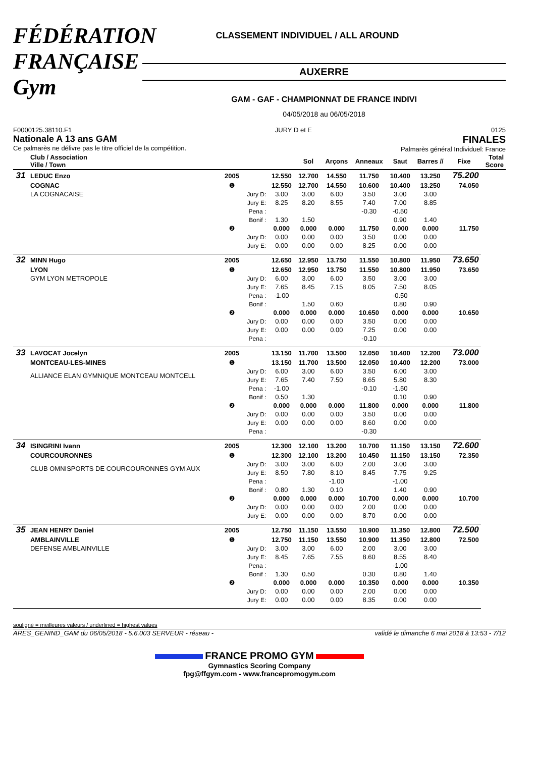FÉDÉRATION FRANÇAISE Gym
CLASSEMENT INDIVIDUEL / ALL AROUND
AUXERRE
GAM - GAF - CHAMPIONNAT DE FRANCE INDIVI
04/05/2018 au 06/05/2018
F0000125.38110.F1
Nationale A 13 ans GAM
Ce palmarès ne délivre pas le titre officiel de la compétition.
JURY D et E 0125
FINALES
Palmarès général Individuel: France
| | Club / Association Ville / Town | | | | Sol | Arçons | Anneaux | Saut | Barres // | Fixe | Total Score |
| --- | --- | --- | --- | --- | --- | --- | --- | --- | --- | --- | --- |
| 31 | LEDUC Enzo | 2005 | | 12.550 | 12.700 | 14.550 | 11.750 | 10.400 | 13.250 | 75.200 | |
| | COGNAC | ❶ | | 12.550 | 12.700 | 14.550 | 10.600 | 10.400 | 13.250 | 74.050 | |
| | LA COGNACAISE | | Jury D: | 3.00 | 3.00 | 6.00 | 3.50 | 3.00 | 3.00 | | |
| | | | Jury E: | 8.25 | 8.20 | 8.55 | 7.40 | 7.00 | 8.85 | | |
| | | | Pena : | | | | -0.30 | -0.50 | | | |
| | | | Bonif : | 1.30 | 1.50 | | | 0.90 | 1.40 | | |
| | | ❷ | | 0.000 | 0.000 | 0.000 | 11.750 | 0.000 | 0.000 | 11.750 | |
| | | | Jury D: | 0.00 | 0.00 | 0.00 | 3.50 | 0.00 | 0.00 | | |
| | | | Jury E: | 0.00 | 0.00 | 0.00 | 8.25 | 0.00 | 0.00 | | |
| 32 | MINN Hugo | 2005 | | 12.650 | 12.950 | 13.750 | 11.550 | 10.800 | 11.950 | 73.650 | |
| | LYON | ❶ | | 12.650 | 12.950 | 13.750 | 11.550 | 10.800 | 11.950 | 73.650 | |
| | GYM LYON METROPOLE | | Jury D: | 6.00 | 3.00 | 6.00 | 3.50 | 3.00 | 3.00 | | |
| | | | Jury E: | 7.65 | 8.45 | 7.15 | 8.05 | 7.50 | 8.05 | | |
| | | | Pena : | -1.00 | | | | -0.50 | | | |
| | | | Bonif : | | 1.50 | 0.60 | | 0.80 | 0.90 | | |
| | | ❷ | | 0.000 | 0.000 | 0.000 | 10.650 | 0.000 | 0.000 | 10.650 | |
| | | | Jury D: | 0.00 | 0.00 | 0.00 | 3.50 | 0.00 | 0.00 | | |
| | | | Jury E: | 0.00 | 0.00 | 0.00 | 7.25 | 0.00 | 0.00 | | |
| | | | Pena : | | | | -0.10 | | | | |
| 33 | LAVOCAT Jocelyn | 2005 | | 13.150 | 11.700 | 13.500 | 12.050 | 10.400 | 12.200 | 73.000 | |
| | MONTCEAU-LES-MINES | ❶ | | 13.150 | 11.700 | 13.500 | 12.050 | 10.400 | 12.200 | 73.000 | |
| | ALLIANCE ELAN GYMNIQUE MONTCEAU MONTCELL | | Jury D: | 6.00 | 3.00 | 6.00 | 3.50 | 6.00 | 3.00 | | |
| | | | Jury E: | 7.65 | 7.40 | 7.50 | 8.65 | 5.80 | 8.30 | | |
| | | | Pena : | -1.00 | | | -0.10 | -1.50 | | | |
| | | | Bonif : | 0.50 | 1.30 | | | 0.10 | 0.90 | | |
| | | ❷ | | 0.000 | 0.000 | 0.000 | 11.800 | 0.000 | 0.000 | 11.800 | |
| | | | Jury D: | 0.00 | 0.00 | 0.00 | 3.50 | 0.00 | 0.00 | | |
| | | | Jury E: | 0.00 | 0.00 | 0.00 | 8.60 | 0.00 | 0.00 | | |
| | | | Pena : | | | | -0.30 | | | | |
| 34 | ISINGRINI Ivann | 2005 | | 12.300 | 12.100 | 13.200 | 10.700 | 11.150 | 13.150 | 72.600 | |
| | COURCOURONNES | ❶ | | 12.300 | 12.100 | 13.200 | 10.450 | 11.150 | 13.150 | 72.350 | |
| | CLUB OMNISPORTS DE COURCOURONNES GYM AUX | | Jury D: | 3.00 | 3.00 | 6.00 | 2.00 | 3.00 | 3.00 | | |
| | | | Jury E: | 8.50 | 7.80 | 8.10 | 8.45 | 7.75 | 9.25 | | |
| | | | Pena : | | | -1.00 | | -1.00 | | | |
| | | | Bonif : | 0.80 | 1.30 | 0.10 | | 1.40 | 0.90 | | |
| | | ❷ | | 0.000 | 0.000 | 0.000 | 10.700 | 0.000 | 0.000 | 10.700 | |
| | | | Jury D: | 0.00 | 0.00 | 0.00 | 2.00 | 0.00 | 0.00 | | |
| | | | Jury E: | 0.00 | 0.00 | 0.00 | 8.70 | 0.00 | 0.00 | | |
| 35 | JEAN HENRY Daniel | 2005 | | 12.750 | 11.150 | 13.550 | 10.900 | 11.350 | 12.800 | 72.500 | |
| | AMBLAINVILLE | ❶ | | 12.750 | 11.150 | 13.550 | 10.900 | 11.350 | 12.800 | 72.500 | |
| | DEFENSE AMBLAINVILLE | | Jury D: | 3.00 | 3.00 | 6.00 | 2.00 | 3.00 | 3.00 | | |
| | | | Jury E: | 8.45 | 7.65 | 7.55 | 8.60 | 8.55 | 8.40 | | |
| | | | Pena : | | | | | -1.00 | | | |
| | | | Bonif : | 1.30 | 0.50 | | 0.30 | 0.80 | 1.40 | | |
| | | ❷ | | 0.000 | 0.000 | 0.000 | 10.350 | 0.000 | 0.000 | 10.350 | |
| | | | Jury D: | 0.00 | 0.00 | 0.00 | 2.00 | 0.00 | 0.00 | | |
| | | | Jury E: | 0.00 | 0.00 | 0.00 | 8.35 | 0.00 | 0.00 | | |
souligné = meilleures valeurs / underlined = highest values
ARES_GENIND_GAM du 06/05/2018 - 5.6.003 SERVEUR - réseau - validé le dimanche 6 mai 2018 à 13:53 - 7/12
FRANCE PROMO GYM
Gymnastics Scoring Company
fpg@ffgym.com - www.francepromogym.com